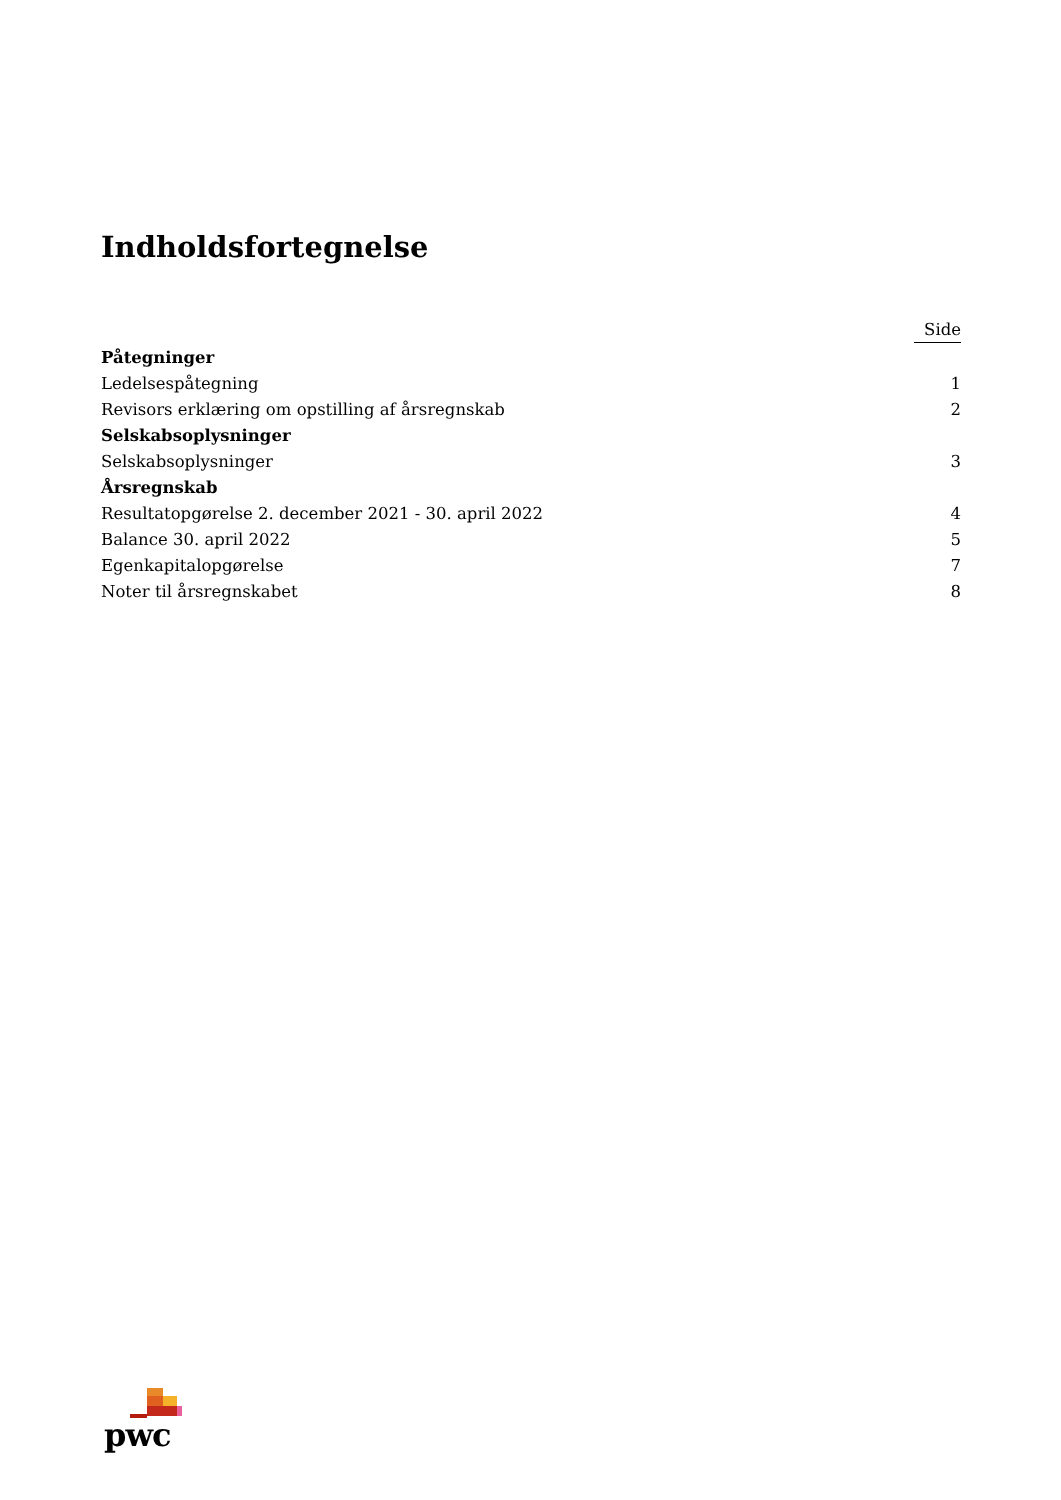Indholdsfortegnelse
| | Side |
| --- | --- |
| Påtegninger | |
| Ledelsespåtegning | 1 |
| Revisors erklæring om opstilling af årsregnskab | 2 |
| Selskabsoplysninger | |
| Selskabsoplysninger | 3 |
| Årsregnskab | |
| Resultatopgørelse 2. december 2021 - 30. april 2022 | 4 |
| Balance 30. april 2022 | 5 |
| Egenkapitalopgørelse | 7 |
| Noter til årsregnskabet | 8 |
pwc